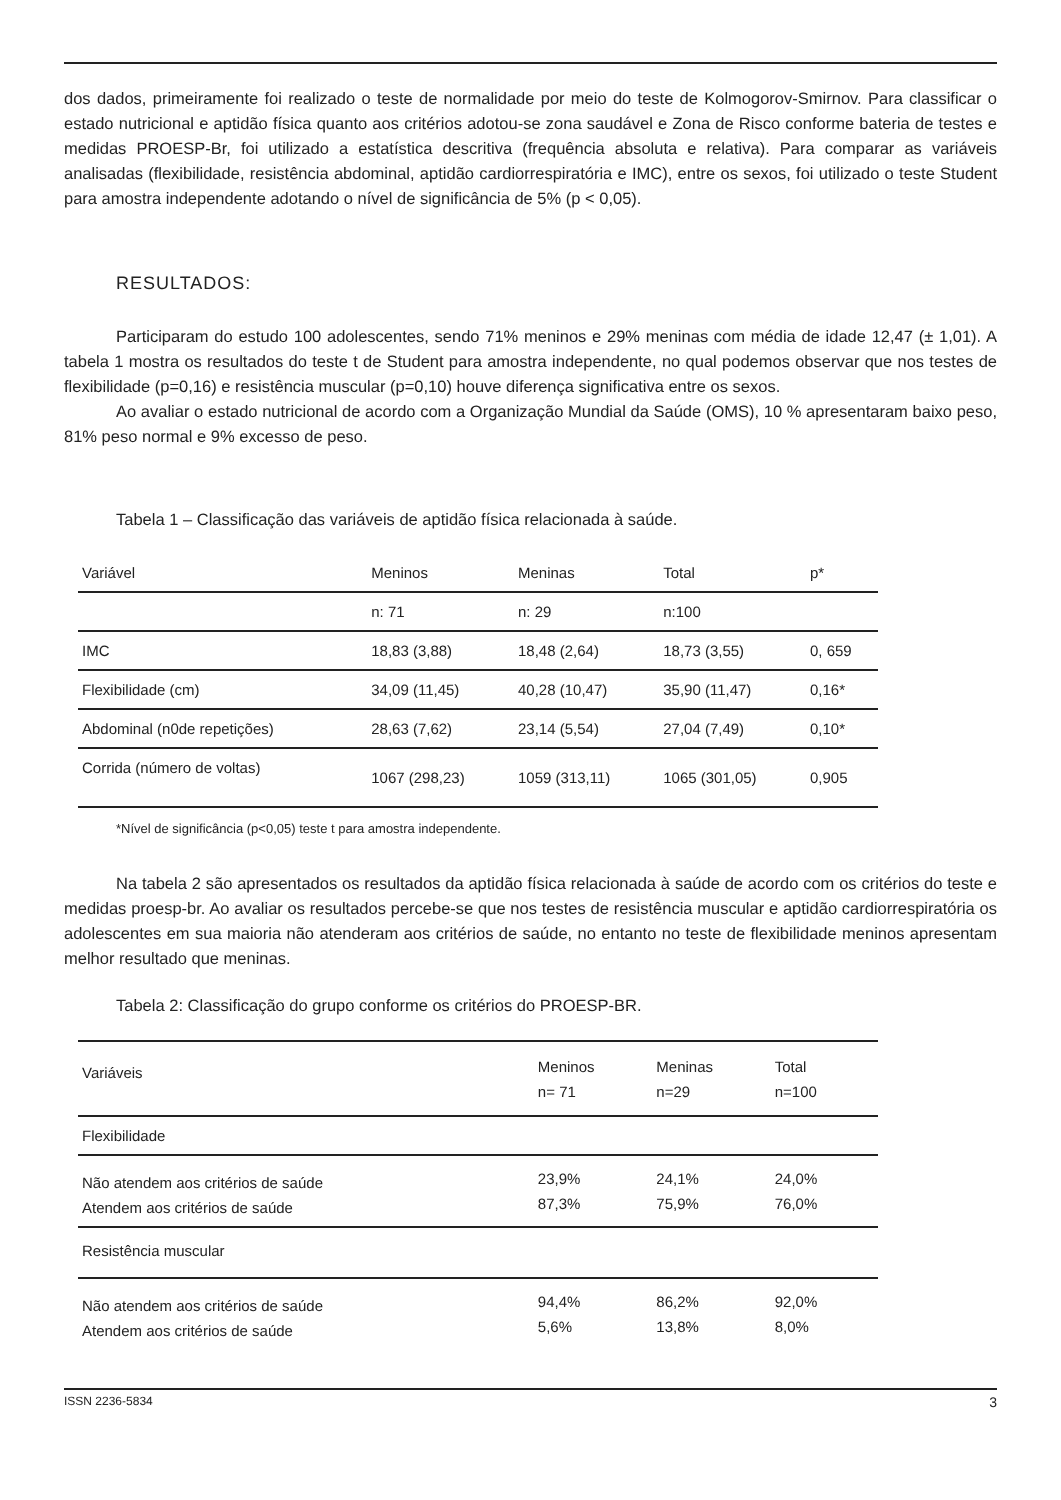dos dados, primeiramente foi realizado o teste de normalidade por meio do teste de Kolmogorov-Smirnov. Para classificar o estado nutricional e aptidão física quanto aos critérios adotou-se zona saudável e Zona de Risco conforme bateria de testes e medidas PROESP-Br, foi utilizado a estatística descritiva (frequência absoluta e relativa). Para comparar as variáveis analisadas (flexibilidade, resistência abdominal, aptidão cardiorrespiratória e IMC), entre os sexos, foi utilizado o teste Student para amostra independente adotando o nível de significância de 5% (p < 0,05).
RESULTADOS:
Participaram do estudo 100 adolescentes, sendo 71% meninos e 29% meninas com média de idade 12,47 (± 1,01). A tabela 1 mostra os resultados do teste t de Student para amostra independente, no qual podemos observar que nos testes de flexibilidade (p=0,16) e resistência muscular (p=0,10) houve diferença significativa entre os sexos.
Ao avaliar o estado nutricional de acordo com a Organização Mundial da Saúde (OMS), 10 % apresentaram baixo peso, 81% peso normal e 9% excesso de peso.
Tabela 1 – Classificação das variáveis de aptidão física relacionada à saúde.
| Variável | Meninos | Meninas | Total | p* |
| --- | --- | --- | --- | --- |
| | n: 71 | n: 29 | n:100 | |
| IMC | 18,83 (3,88) | 18,48 (2,64) | 18,73 (3,55) | 0, 659 |
| Flexibilidade (cm) | 34,09 (11,45) | 40,28 (10,47) | 35,90 (11,47) | 0,16* |
| Abdominal (n0de repetições) | 28,63 (7,62) | 23,14 (5,54) | 27,04 (7,49) | 0,10* |
| Corrida (número de voltas) | 1067 (298,23) | 1059 (313,11) | 1065 (301,05) | 0,905 |
*Nível de significância (p<0,05) teste t para amostra independente.
Na tabela 2 são apresentados os resultados da aptidão física relacionada à saúde de acordo com os critérios do teste e medidas proesp-br. Ao avaliar os resultados percebe-se que nos testes de resistência muscular e aptidão cardiorrespiratória os adolescentes em sua maioria não atenderam aos critérios de saúde, no entanto no teste de flexibilidade meninos apresentam melhor resultado que meninas.
Tabela 2: Classificação do grupo conforme os critérios do PROESP-BR.
| Variáveis | Meninos n= 71 | Meninas n=29 | Total n=100 | |
| --- | --- | --- | --- | --- |
| Flexibilidade | | | | |
| Não atendem aos critérios de saúde Atendem aos critérios de saúde | 23,9% 87,3% | 24,1% 75,9% | 24,0% 76,0% | |
| Resistência muscular | | | | |
| Não atendem aos critérios de saúde Atendem aos critérios de saúde | 94,4% 5,6% | 86,2% 13,8% | 92,0% 8,0% | |
ISSN 2236-5834 3